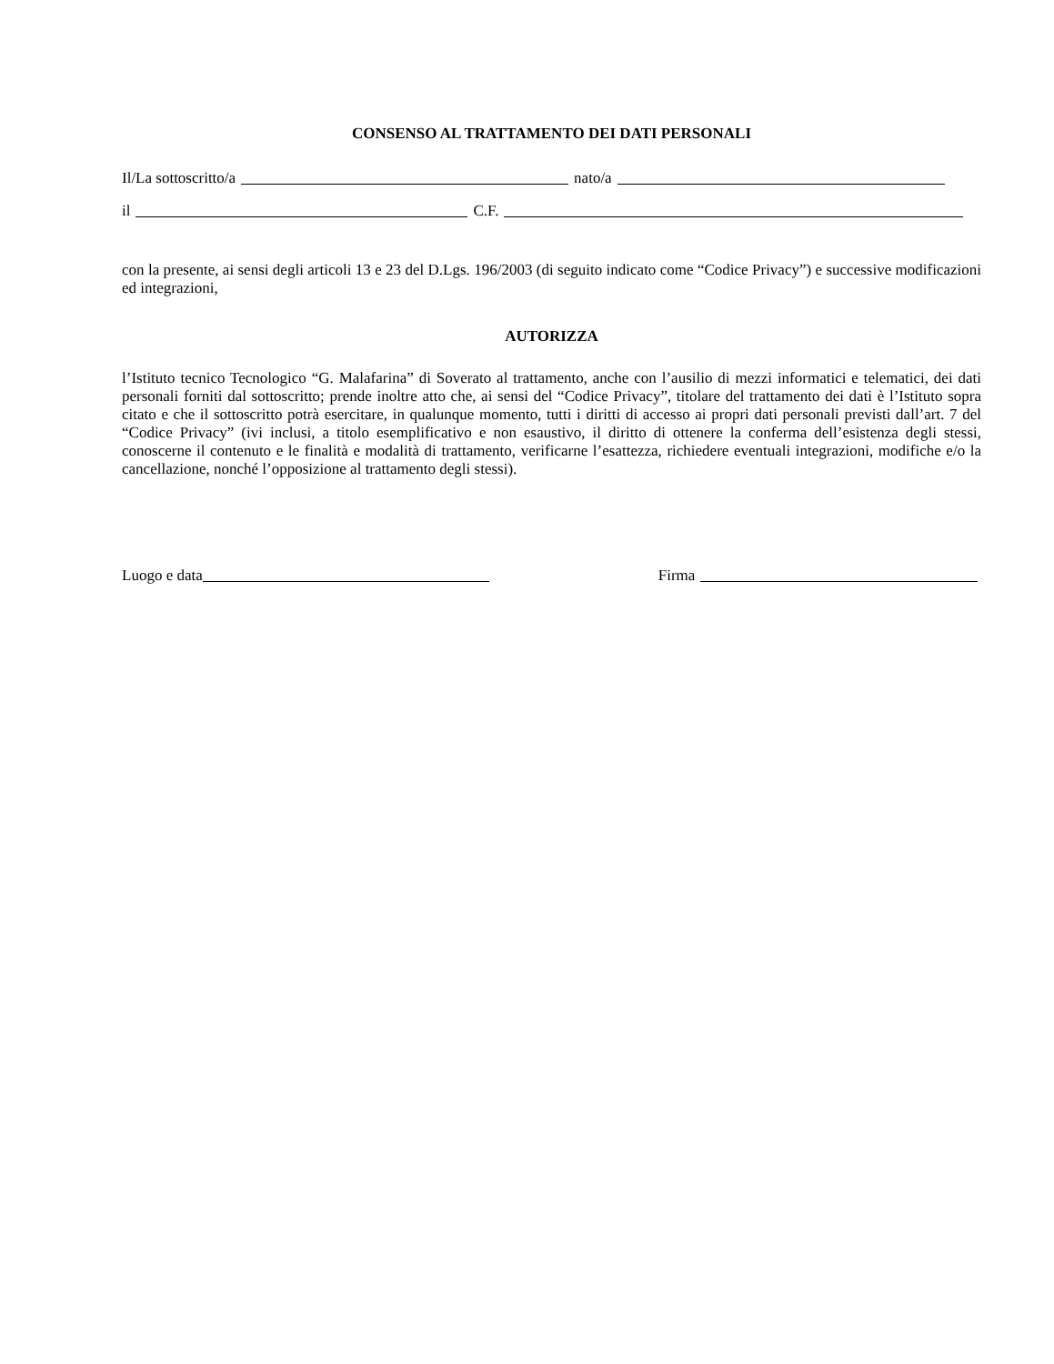CONSENSO AL TRATTAMENTO DEI DATI PERSONALI
Il/La sottoscritto/a nato/a
il C.F.
con la presente, ai sensi degli articoli 13 e 23 del D.Lgs. 196/2003 (di seguito indicato come “Codice Privacy”) e successive modificazioni ed integrazioni,
AUTORIZZA
l’Istituto tecnico Tecnologico “G. Malafarina” di Soverato al trattamento, anche con l’ausilio di mezzi informatici e telematici, dei dati personali forniti dal sottoscritto; prende inoltre atto che, ai sensi del “Codice Privacy”, titolare del trattamento dei dati è l’Istituto sopra citato e che il sottoscritto potrà esercitare, in qualunque momento, tutti i diritti di accesso ai propri dati personali previsti dall’art. 7 del “Codice Privacy” (ivi inclusi, a titolo esemplificativo e non esaustivo, il diritto di ottenere la conferma dell’esistenza degli stessi, conoscerne il contenuto e le finalità e modalità di trattamento, verificarne l’esattezza, richiedere eventuali integrazioni, modifiche e/o la cancellazione, nonché l’opposizione al trattamento degli stessi).
Luogo e data Firma